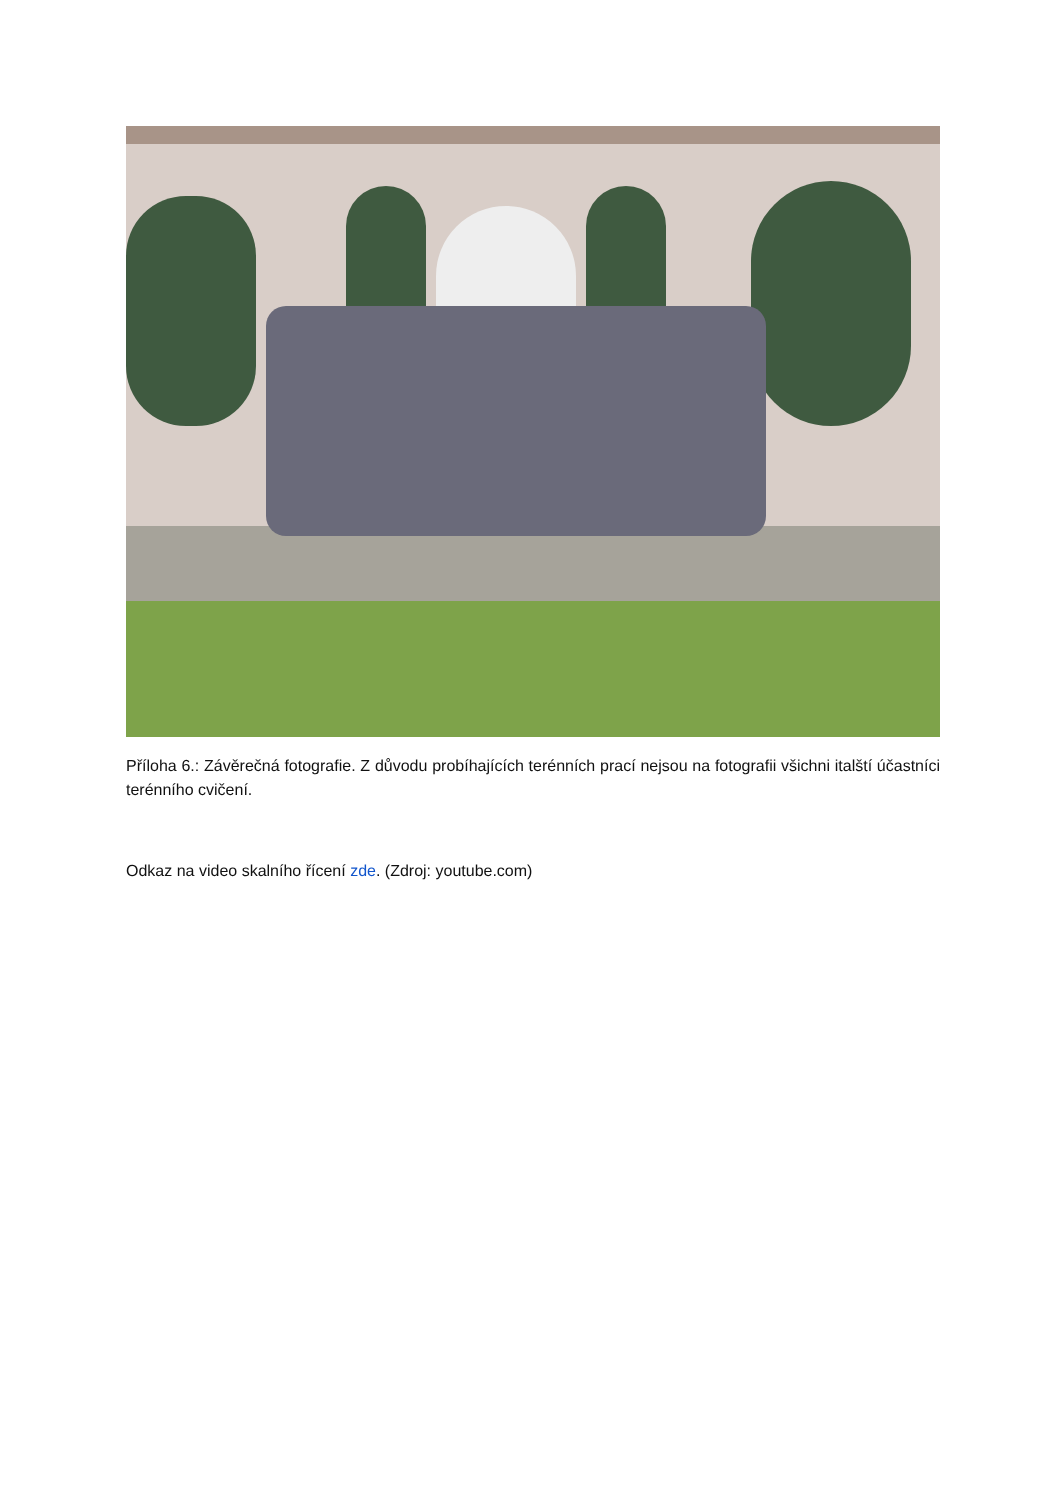Příloha 6.: Závěrečná fotografie. Z důvodu probíhajících terénních prací nejsou na fotografii všichni italští účastníci terénního cvičení.
Odkaz na video skalního řícení zde. (Zdroj: youtube.com)